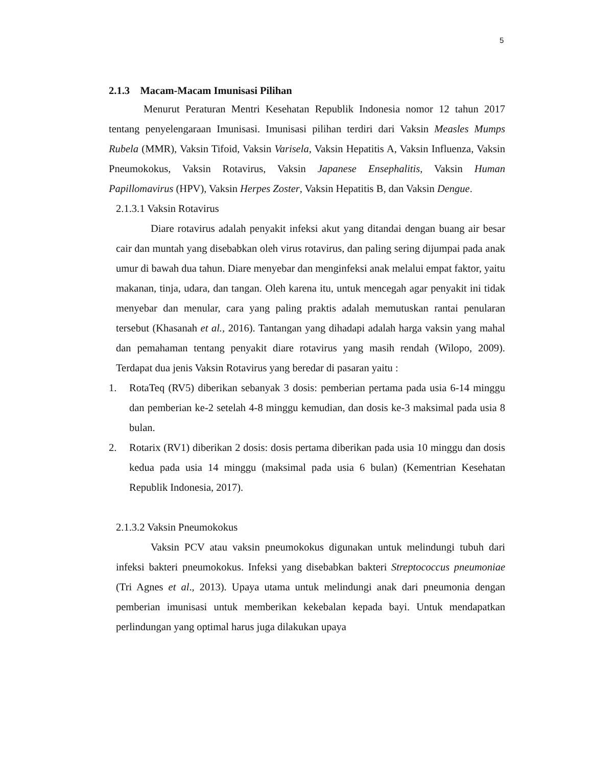5
2.1.3 Macam-Macam Imunisasi Pilihan
Menurut Peraturan Mentri Kesehatan Republik Indonesia nomor 12 tahun 2017 tentang penyelengaraan Imunisasi. Imunisasi pilihan terdiri dari Vaksin Measles Mumps Rubela (MMR), Vaksin Tifoid, Vaksin Varisela, Vaksin Hepatitis A, Vaksin Influenza, Vaksin Pneumokokus, Vaksin Rotavirus, Vaksin Japanese Ensephalitis, Vaksin Human Papillomavirus (HPV), Vaksin Herpes Zoster, Vaksin Hepatitis B, dan Vaksin Dengue.
2.1.3.1 Vaksin Rotavirus
Diare rotavirus adalah penyakit infeksi akut yang ditandai dengan buang air besar cair dan muntah yang disebabkan oleh virus rotavirus, dan paling sering dijumpai pada anak umur di bawah dua tahun. Diare menyebar dan menginfeksi anak melalui empat faktor, yaitu makanan, tinja, udara, dan tangan. Oleh karena itu, untuk mencegah agar penyakit ini tidak menyebar dan menular, cara yang paling praktis adalah memutuskan rantai penularan tersebut (Khasanah et al., 2016). Tantangan yang dihadapi adalah harga vaksin yang mahal dan pemahaman tentang penyakit diare rotavirus yang masih rendah (Wilopo, 2009). Terdapat dua jenis Vaksin Rotavirus yang beredar di pasaran yaitu :
1. RotaTeq (RV5) diberikan sebanyak 3 dosis: pemberian pertama pada usia 6-14 minggu dan pemberian ke-2 setelah 4-8 minggu kemudian, dan dosis ke-3 maksimal pada usia 8 bulan.
2. Rotarix (RV1) diberikan 2 dosis: dosis pertama diberikan pada usia 10 minggu dan dosis kedua pada usia 14 minggu (maksimal pada usia 6 bulan) (Kementrian Kesehatan Republik Indonesia, 2017).
2.1.3.2 Vaksin Pneumokokus
Vaksin PCV atau vaksin pneumokokus digunakan untuk melindungi tubuh dari infeksi bakteri pneumokokus. Infeksi yang disebabkan bakteri Streptococcus pneumoniae (Tri Agnes et al., 2013). Upaya utama untuk melindungi anak dari pneumonia dengan pemberian imunisasi untuk memberikan kekebalan kepada bayi. Untuk mendapatkan perlindungan yang optimal harus juga dilakukan upaya